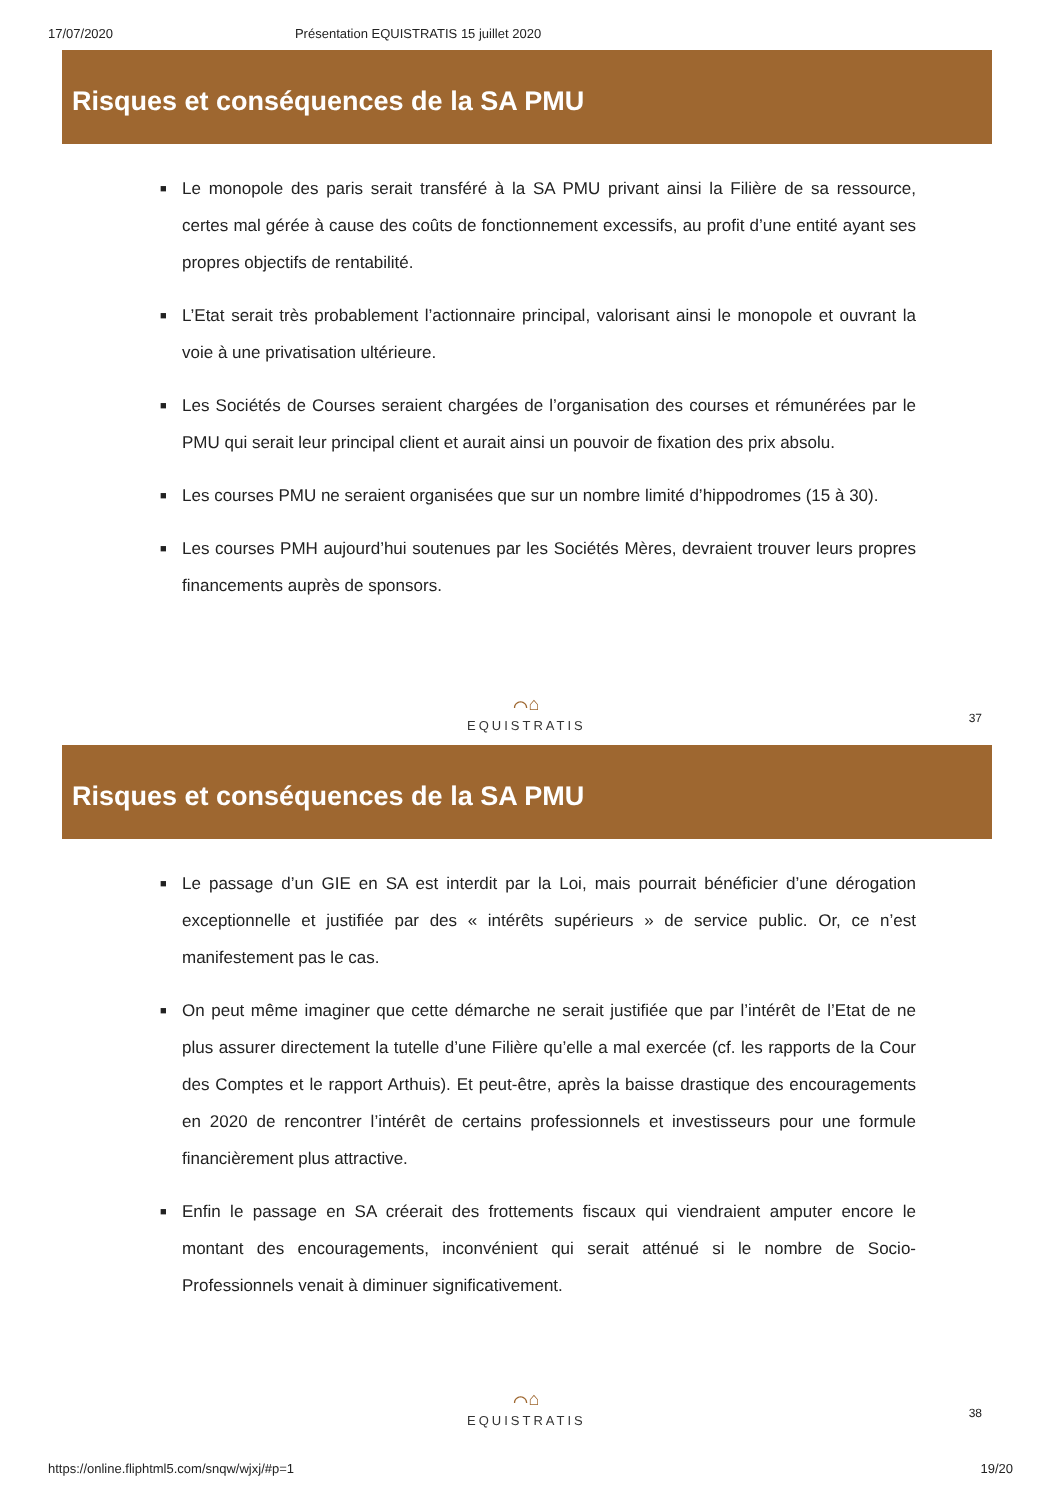17/07/2020 Présentation EQUISTRATIS 15 juillet 2020
Risques et conséquences de la SA PMU
■ Le monopole des paris serait transféré à la SA PMU privant ainsi la Filière de sa ressource, certes mal gérée à cause des coûts de fonctionnement excessifs, au profit d’une entité ayant ses propres objectifs de rentabilité.
■ L’Etat serait très probablement l’actionnaire principal, valorisant ainsi le monopole et ouvrant la voie à une privatisation ultérieure.
■ Les Sociétés de Courses seraient chargées de l’organisation des courses et rémunérées par le PMU qui serait leur principal client et aurait ainsi un pouvoir de fixation des prix absolu.
■ Les courses PMU ne seraient organisées que sur un nombre limité d’hippodromes (15 à 30).
■ Les courses PMH aujourd’hui soutenues par les Sociétés Mères, devraient trouver leurs propres financements auprès de sponsors.
⌒⌂
EQUISTRATIS
37
Risques et conséquences de la SA PMU
■ Le passage d’un GIE en SA est interdit par la Loi, mais pourrait bénéficier d’une dérogation exceptionnelle et justifiée par des « intérêts supérieurs » de service public. Or, ce n’est manifestement pas le cas.
■ On peut même imaginer que cette démarche ne serait justifiée que par l’intérêt de l’Etat de ne plus assurer directement la tutelle d’une Filière qu’elle a mal exercée (cf. les rapports de la Cour des Comptes et le rapport Arthuis). Et peut-être, après la baisse drastique des encouragements en 2020 de rencontrer l’intérêt de certains professionnels et investisseurs pour une formule financièrement plus attractive.
■ Enfin le passage en SA créerait des frottements fiscaux qui viendraient amputer encore le montant des encouragements, inconvénient qui serait atténué si le nombre de Socio-Professionnels venait à diminuer significativement.
⌒⌂
EQUISTRATIS
38
https://online.fliphtml5.com/snqw/wjxj/#p=1 19/20